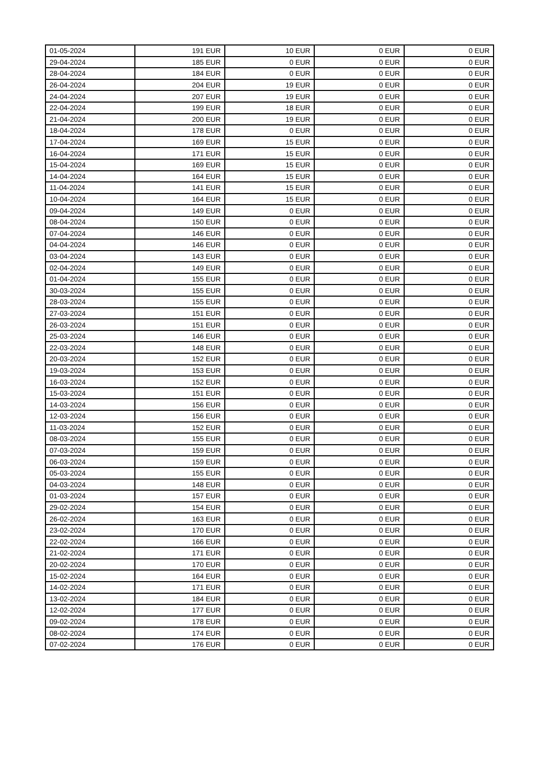| 01-05-2024 | 191 EUR | 10 EUR | 0 EUR | 0 EUR |
| 29-04-2024 | 185 EUR | 0 EUR | 0 EUR | 0 EUR |
| 28-04-2024 | 184 EUR | 0 EUR | 0 EUR | 0 EUR |
| 26-04-2024 | 204 EUR | 19 EUR | 0 EUR | 0 EUR |
| 24-04-2024 | 207 EUR | 19 EUR | 0 EUR | 0 EUR |
| 22-04-2024 | 199 EUR | 18 EUR | 0 EUR | 0 EUR |
| 21-04-2024 | 200 EUR | 19 EUR | 0 EUR | 0 EUR |
| 18-04-2024 | 178 EUR | 0 EUR | 0 EUR | 0 EUR |
| 17-04-2024 | 169 EUR | 15 EUR | 0 EUR | 0 EUR |
| 16-04-2024 | 171 EUR | 15 EUR | 0 EUR | 0 EUR |
| 15-04-2024 | 169 EUR | 15 EUR | 0 EUR | 0 EUR |
| 14-04-2024 | 164 EUR | 15 EUR | 0 EUR | 0 EUR |
| 11-04-2024 | 141 EUR | 15 EUR | 0 EUR | 0 EUR |
| 10-04-2024 | 164 EUR | 15 EUR | 0 EUR | 0 EUR |
| 09-04-2024 | 149 EUR | 0 EUR | 0 EUR | 0 EUR |
| 08-04-2024 | 150 EUR | 0 EUR | 0 EUR | 0 EUR |
| 07-04-2024 | 146 EUR | 0 EUR | 0 EUR | 0 EUR |
| 04-04-2024 | 146 EUR | 0 EUR | 0 EUR | 0 EUR |
| 03-04-2024 | 143 EUR | 0 EUR | 0 EUR | 0 EUR |
| 02-04-2024 | 149 EUR | 0 EUR | 0 EUR | 0 EUR |
| 01-04-2024 | 155 EUR | 0 EUR | 0 EUR | 0 EUR |
| 30-03-2024 | 155 EUR | 0 EUR | 0 EUR | 0 EUR |
| 28-03-2024 | 155 EUR | 0 EUR | 0 EUR | 0 EUR |
| 27-03-2024 | 151 EUR | 0 EUR | 0 EUR | 0 EUR |
| 26-03-2024 | 151 EUR | 0 EUR | 0 EUR | 0 EUR |
| 25-03-2024 | 146 EUR | 0 EUR | 0 EUR | 0 EUR |
| 22-03-2024 | 148 EUR | 0 EUR | 0 EUR | 0 EUR |
| 20-03-2024 | 152 EUR | 0 EUR | 0 EUR | 0 EUR |
| 19-03-2024 | 153 EUR | 0 EUR | 0 EUR | 0 EUR |
| 16-03-2024 | 152 EUR | 0 EUR | 0 EUR | 0 EUR |
| 15-03-2024 | 151 EUR | 0 EUR | 0 EUR | 0 EUR |
| 14-03-2024 | 156 EUR | 0 EUR | 0 EUR | 0 EUR |
| 12-03-2024 | 156 EUR | 0 EUR | 0 EUR | 0 EUR |
| 11-03-2024 | 152 EUR | 0 EUR | 0 EUR | 0 EUR |
| 08-03-2024 | 155 EUR | 0 EUR | 0 EUR | 0 EUR |
| 07-03-2024 | 159 EUR | 0 EUR | 0 EUR | 0 EUR |
| 06-03-2024 | 159 EUR | 0 EUR | 0 EUR | 0 EUR |
| 05-03-2024 | 155 EUR | 0 EUR | 0 EUR | 0 EUR |
| 04-03-2024 | 148 EUR | 0 EUR | 0 EUR | 0 EUR |
| 01-03-2024 | 157 EUR | 0 EUR | 0 EUR | 0 EUR |
| 29-02-2024 | 154 EUR | 0 EUR | 0 EUR | 0 EUR |
| 26-02-2024 | 163 EUR | 0 EUR | 0 EUR | 0 EUR |
| 23-02-2024 | 170 EUR | 0 EUR | 0 EUR | 0 EUR |
| 22-02-2024 | 166 EUR | 0 EUR | 0 EUR | 0 EUR |
| 21-02-2024 | 171 EUR | 0 EUR | 0 EUR | 0 EUR |
| 20-02-2024 | 170 EUR | 0 EUR | 0 EUR | 0 EUR |
| 15-02-2024 | 164 EUR | 0 EUR | 0 EUR | 0 EUR |
| 14-02-2024 | 171 EUR | 0 EUR | 0 EUR | 0 EUR |
| 13-02-2024 | 184 EUR | 0 EUR | 0 EUR | 0 EUR |
| 12-02-2024 | 177 EUR | 0 EUR | 0 EUR | 0 EUR |
| 09-02-2024 | 178 EUR | 0 EUR | 0 EUR | 0 EUR |
| 08-02-2024 | 174 EUR | 0 EUR | 0 EUR | 0 EUR |
| 07-02-2024 | 176 EUR | 0 EUR | 0 EUR | 0 EUR |